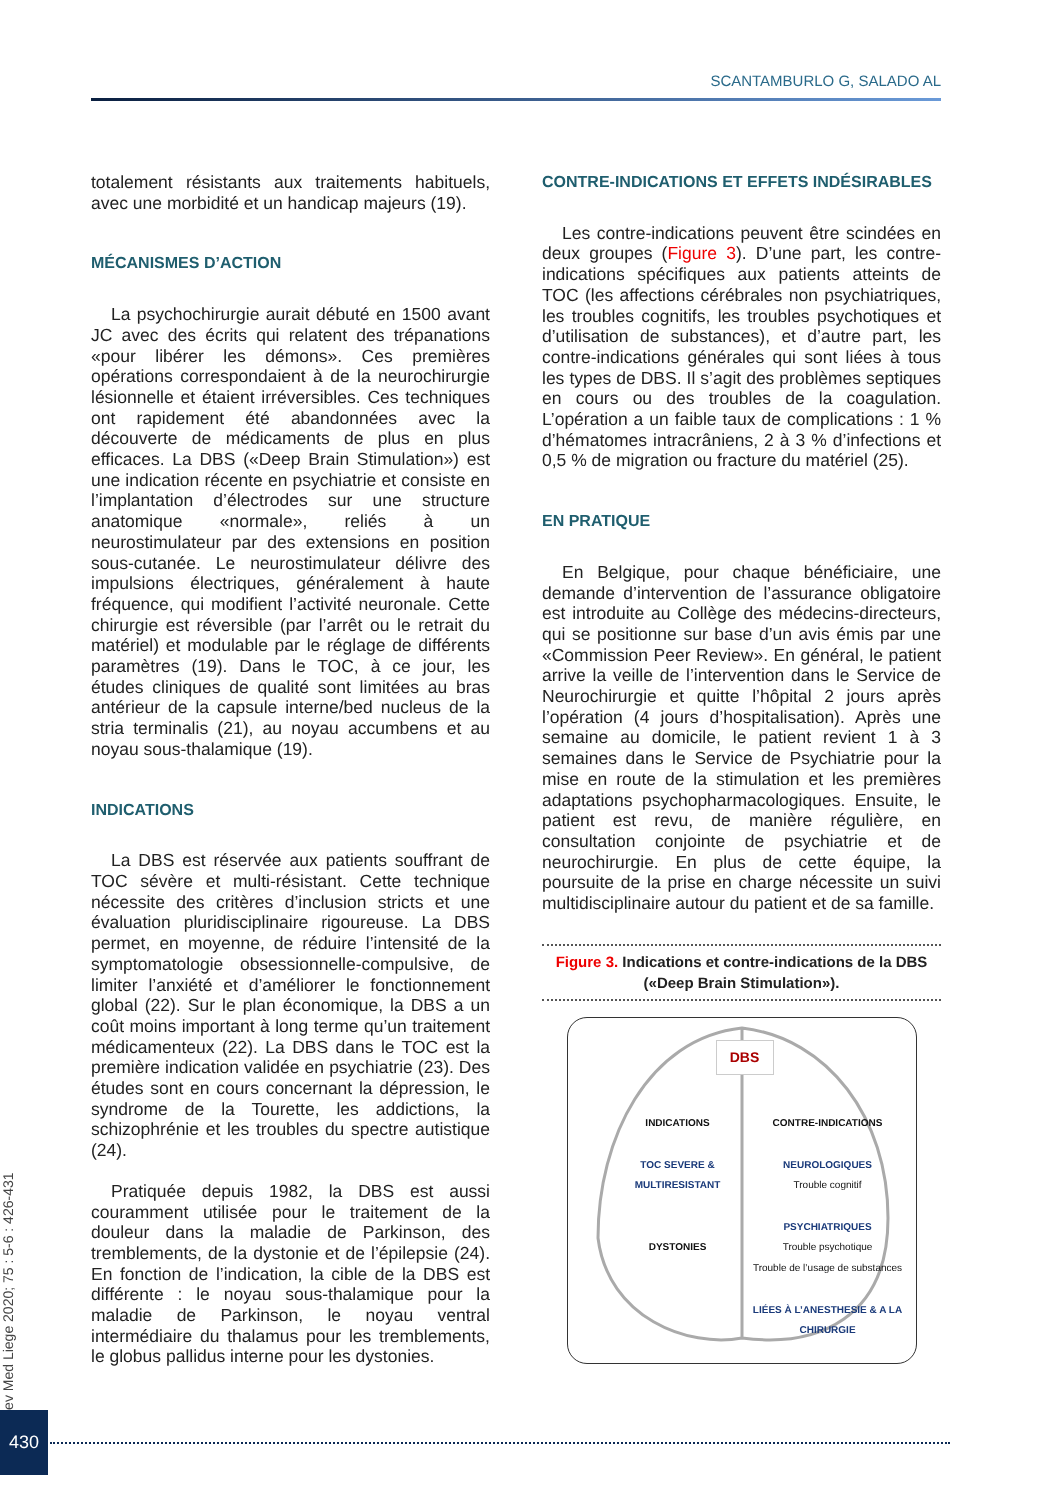SCANTAMBURLO G, SALADO AL
totalement résistants aux traitements habituels, avec une morbidité et un handicap majeurs (19).
MÉCANISMES D’ACTION
La psychochirurgie aurait débuté en 1500 avant JC avec des écrits qui relatent des trépanations «pour libérer les démons». Ces premières opérations correspondaient à de la neurochirurgie lésionnelle et étaient irréversibles. Ces techniques ont rapidement été abandonnées avec la découverte de médicaments de plus en plus efficaces. La DBS («Deep Brain Stimulation») est une indication récente en psychiatrie et consiste en l’implantation d’électrodes sur une structure anatomique «normale», reliés à un neurostimulateur par des extensions en position sous-cutanée. Le neurostimulateur délivre des impulsions électriques, généralement à haute fréquence, qui modifient l’activité neuronale. Cette chirurgie est réversible (par l’arrêt ou le retrait du matériel) et modulable par le réglage de différents paramètres (19). Dans le TOC, à ce jour, les études cliniques de qualité sont limitées au bras antérieur de la capsule interne/bed nucleus de la stria terminalis (21), au noyau accumbens et au noyau sous-thalamique (19).
INDICATIONS
La DBS est réservée aux patients souffrant de TOC sévère et multi-résistant. Cette technique nécessite des critères d’inclusion stricts et une évaluation pluridisciplinaire rigoureuse. La DBS permet, en moyenne, de réduire l’intensité de la symptomatologie obsessionnelle-compulsive, de limiter l’anxiété et d’améliorer le fonctionnement global (22). Sur le plan économique, la DBS a un coût moins important à long terme qu’un traitement médicamenteux (22). La DBS dans le TOC est la première indication validée en psychiatrie (23). Des études sont en cours concernant la dépression, le syndrome de la Tourette, les addictions, la schizophrénie et les troubles du spectre autistique (24).
Pratiquée depuis 1982, la DBS est aussi couramment utilisée pour le traitement de la douleur dans la maladie de Parkinson, des tremblements, de la dystonie et de l’épilepsie (24). En fonction de l’indication, la cible de la DBS est différente : le noyau sous-thalamique pour la maladie de Parkinson, le noyau ventral intermédiaire du thalamus pour les tremblements, le globus pallidus interne pour les dystonies.
CONTRE-INDICATIONS ET EFFETS INDÉSIRABLES
Les contre-indications peuvent être scindées en deux groupes (Figure 3). D’une part, les contre-indications spécifiques aux patients atteints de TOC (les affections cérébrales non psychiatriques, les troubles cognitifs, les troubles psychotiques et d’utilisation de substances), et d’autre part, les contre-indications générales qui sont liées à tous les types de DBS. Il s’agit des problèmes septiques en cours ou des troubles de la coagulation. L’opération a un faible taux de complications : 1 % d’hématomes intracrâniens, 2 à 3 % d’infections et 0,5 % de migration ou fracture du matériel (25).
EN PRATIQUE
En Belgique, pour chaque bénéficiaire, une demande d’intervention de l’assurance obligatoire est introduite au Collège des médecins-directeurs, qui se positionne sur base d’un avis émis par une «Commission Peer Review». En général, le patient arrive la veille de l’intervention dans le Service de Neurochirurgie et quitte l’hôpital 2 jours après l’opération (4 jours d’hospitalisation). Après une semaine au domicile, le patient revient 1 à 3 semaines dans le Service de Psychiatrie pour la mise en route de la stimulation et les premières adaptations psychopharmacologiques. Ensuite, le patient est revu, de manière régulière, en consultation conjointe de psychiatrie et de neurochirurgie. En plus de cette équipe, la poursuite de la prise en charge nécessite un suivi multidisciplinaire autour du patient et de sa famille.
Figure 3. Indications et contre-indications de la DBS («Deep Brain Stimulation»).
DBS
INDICATIONS
TOC SEVERE & MULTIRESISTANT
DYSTONIES
CONTRE-INDICATIONS
NEUROLOGIQUES
Trouble cognitif
PSYCHIATRIQUES
Trouble psychotique
Trouble de l’usage de substances
LIÉES À L’ANESTHESIE & A LA CHIRURGIE
Rev Med Liege 2020; 75 : 5-6 : 426-431
430